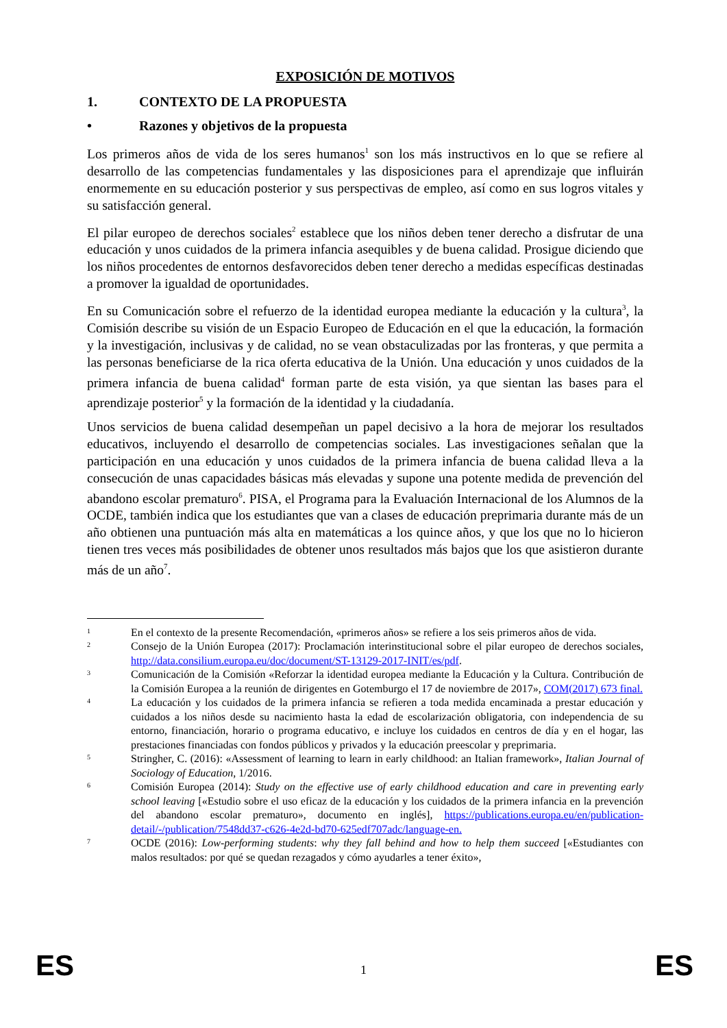EXPOSICIÓN DE MOTIVOS
1. CONTEXTO DE LA PROPUESTA
• Razones y objetivos de la propuesta
Los primeros años de vida de los seres humanos<sup>1</sup> son los más instructivos en lo que se refiere al desarrollo de las competencias fundamentales y las disposiciones para el aprendizaje que influirán enormemente en su educación posterior y sus perspectivas de empleo, así como en sus logros vitales y su satisfacción general.
El pilar europeo de derechos sociales<sup>2</sup> establece que los niños deben tener derecho a disfrutar de una educación y unos cuidados de la primera infancia asequibles y de buena calidad. Prosigue diciendo que los niños procedentes de entornos desfavorecidos deben tener derecho a medidas específicas destinadas a promover la igualdad de oportunidades.
En su Comunicación sobre el refuerzo de la identidad europea mediante la educación y la cultura<sup>3</sup>, la Comisión describe su visión de un Espacio Europeo de Educación en el que la educación, la formación y la investigación, inclusivas y de calidad, no se vean obstaculizadas por las fronteras, y que permita a las personas beneficiarse de la rica oferta educativa de la Unión. Una educación y unos cuidados de la primera infancia de buena calidad<sup>4</sup> forman parte de esta visión, ya que sientan las bases para el aprendizaje posterior<sup>5</sup> y la formación de la identidad y la ciudadanía.
Unos servicios de buena calidad desempeñan un papel decisivo a la hora de mejorar los resultados educativos, incluyendo el desarrollo de competencias sociales. Las investigaciones señalan que la participación en una educación y unos cuidados de la primera infancia de buena calidad lleva a la consecución de unas capacidades básicas más elevadas y supone una potente medida de prevención del abandono escolar prematuro<sup>6</sup>. PISA, el Programa para la Evaluación Internacional de los Alumnos de la OCDE, también indica que los estudiantes que van a clases de educación preprimaria durante más de un año obtienen una puntuación más alta en matemáticas a los quince años, y que los que no lo hicieron tienen tres veces más posibilidades de obtener unos resultados más bajos que los que asistieron durante más de un año<sup>7</sup>.
1 En el contexto de la presente Recomendación, «primeros años» se refiere a los seis primeros años de vida.
2 Consejo de la Unión Europea (2017): Proclamación interinstitucional sobre el pilar europeo de derechos sociales, http://data.consilium.europa.eu/doc/document/ST-13129-2017-INIT/es/pdf.
3 Comunicación de la Comisión «Reforzar la identidad europea mediante la Educación y la Cultura. Contribución de la Comisión Europea a la reunión de dirigentes en Gotemburgo el 17 de noviembre de 2017», COM(2017) 673 final.
4 La educación y los cuidados de la primera infancia se refieren a toda medida encaminada a prestar educación y cuidados a los niños desde su nacimiento hasta la edad de escolarización obligatoria, con independencia de su entorno, financiación, horario o programa educativo, e incluye los cuidados en centros de día y en el hogar, las prestaciones financiadas con fondos públicos y privados y la educación preescolar y preprimaria.
5 Stringher, C. (2016): «Assessment of learning to learn in early childhood: an Italian framework», Italian Journal of Sociology of Education, 1/2016.
6 Comisión Europea (2014): Study on the effective use of early childhood education and care in preventing early school leaving [«Estudio sobre el uso eficaz de la educación y los cuidados de la primera infancia en la prevención del abandono escolar prematuro», documento en inglés], https://publications.europa.eu/en/publication-detail/-/publication/7548dd37-c626-4e2d-bd70-625edf707adc/language-en.
7 OCDE (2016): Low-performing students: why they fall behind and how to help them succeed [«Estudiantes con malos resultados: por qué se quedan rezagados y cómo ayudarles a tener éxito»,
ES
1 ES